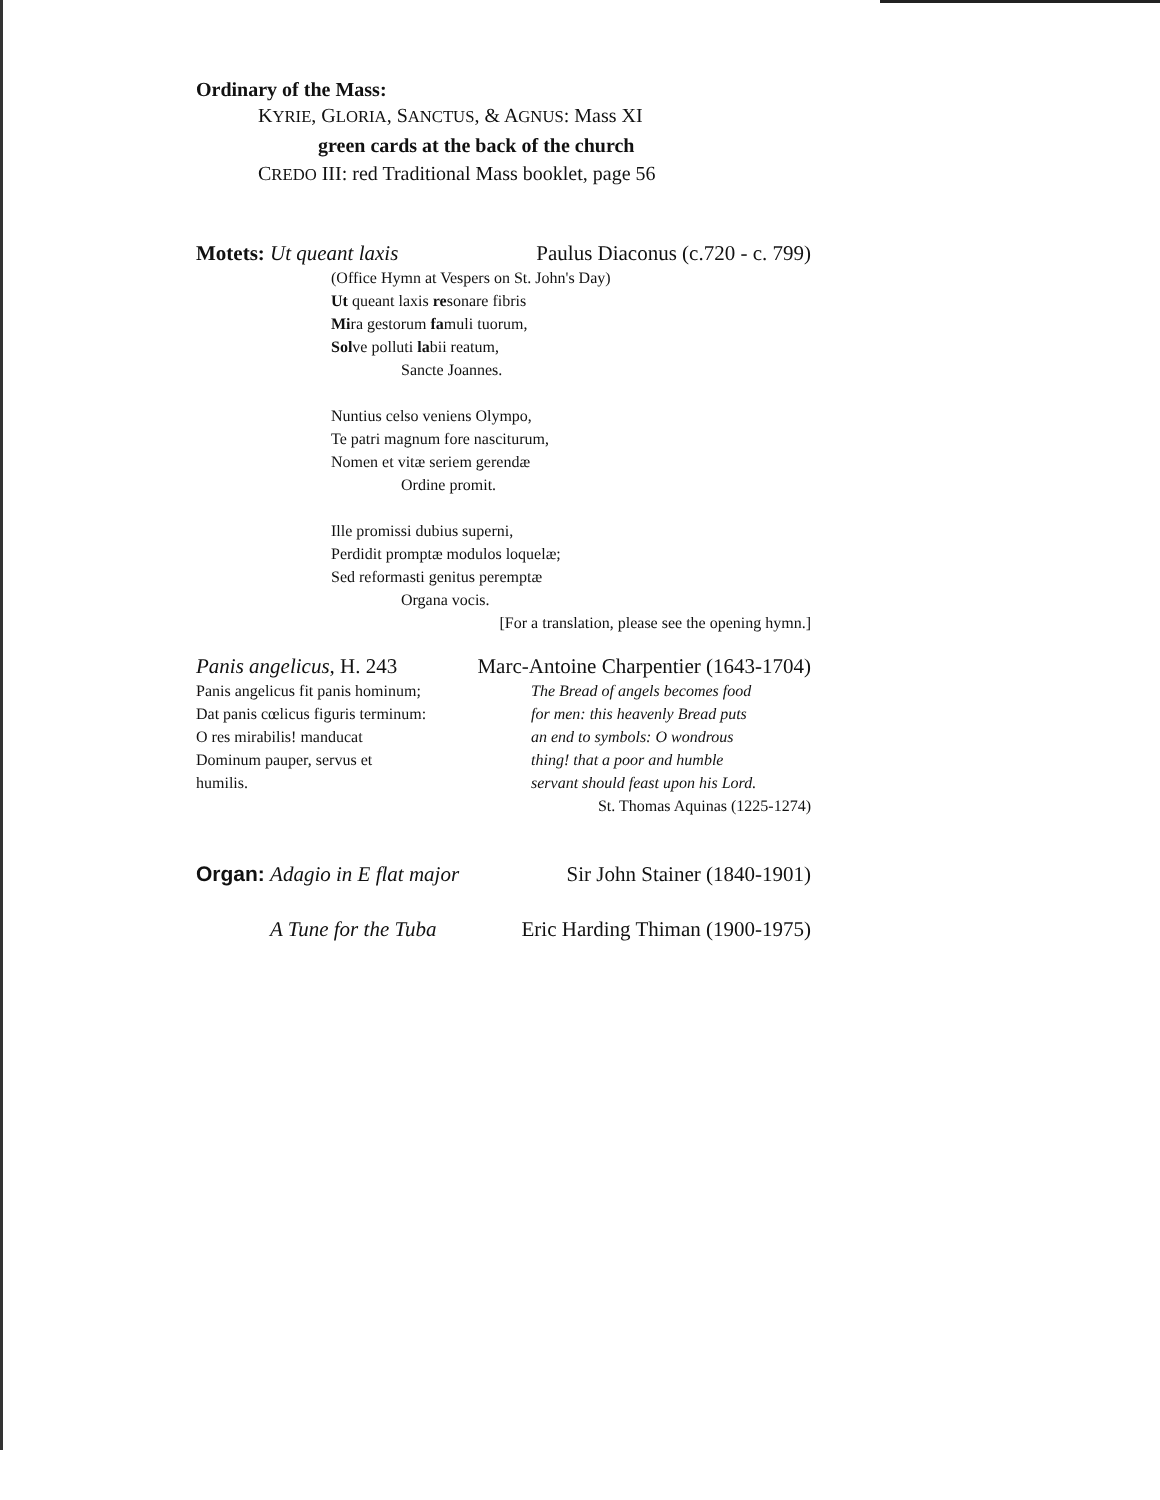Ordinary of the Mass:
KYRIE, GLORIA, SANCTUS, & AGNUS: Mass XI
green cards at the back of the church
CREDO III: red Traditional Mass booklet, page 56
Motets: Ut queant laxis Paulus Diaconus (c.720 - c. 799)
(Office Hymn at Vespers on St. John's Day)
Ut queant laxis resonare fibris
Mira gestorum famuli tuorum,
Solve polluti labii reatum,
Sancte Joannes.
Nuntius celso veniens Olympo,
Te patri magnum fore nasciturum,
Nomen et vitæ seriem gerendæ
Ordine promit.
Ille promissi dubius superni,
Perdidit promptæ modulos loquelæ;
Sed reformasti genitus peremptæ
Organa vocis.
[For a translation, please see the opening hymn.]
Panis angelicus, H. 243 Marc-Antoine Charpentier (1643-1704)
Panis angelicus fit panis hominum;
Dat panis cœlicus figuris terminum:
O res mirabilis! manducat
Dominum pauper, servus et
humilis.
The Bread of angels becomes food
for men: this heavenly Bread puts
an end to symbols: O wondrous
thing! that a poor and humble
servant should feast upon his Lord.
St. Thomas Aquinas (1225-1274)
Organ: Adagio in E flat major Sir John Stainer (1840-1901)
A Tune for the Tuba Eric Harding Thiman (1900-1975)